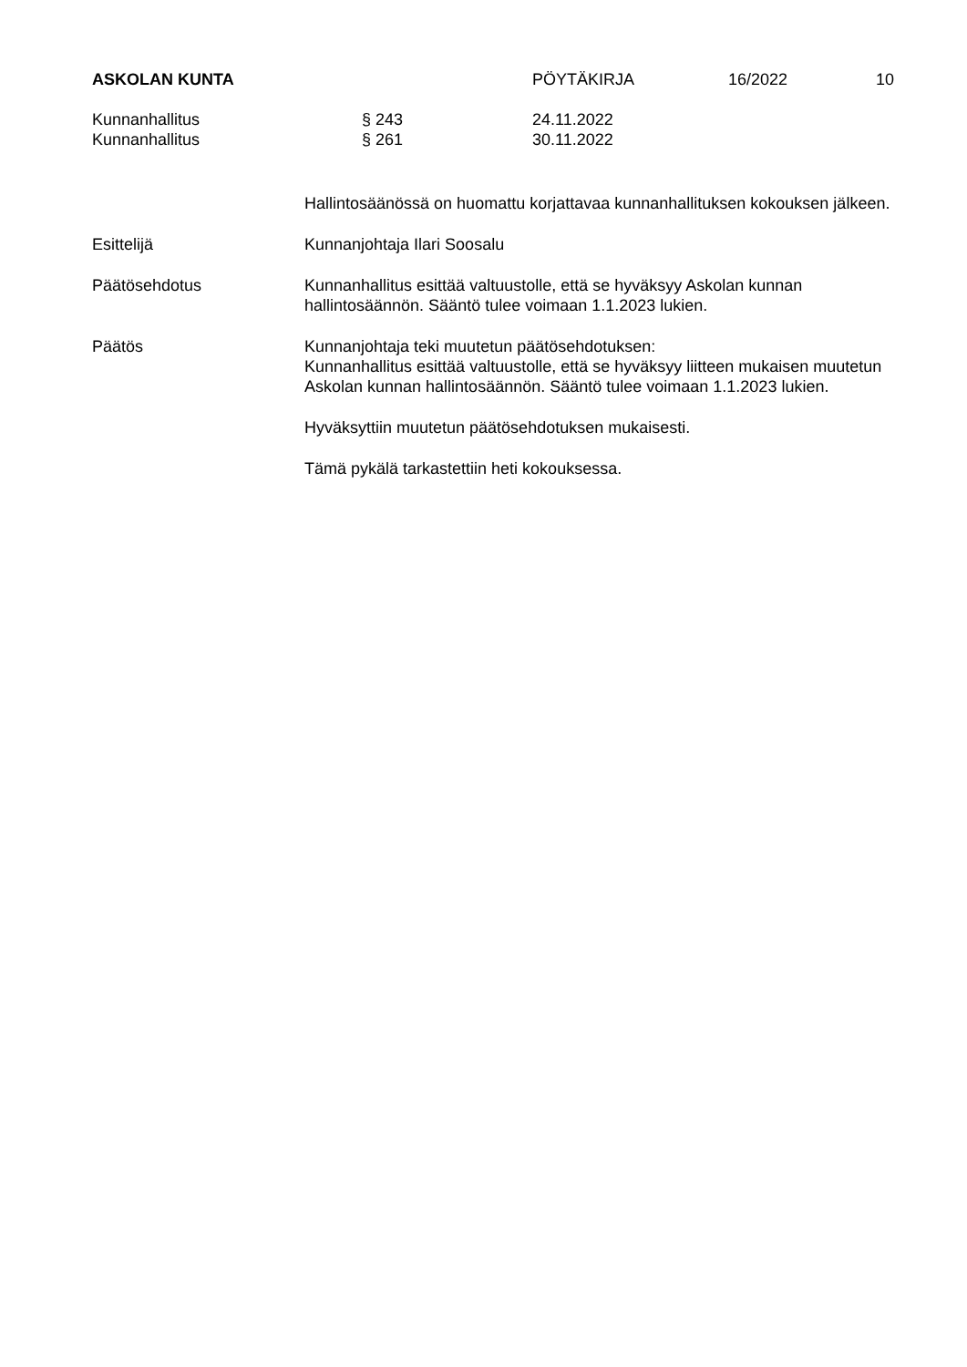ASKOLAN KUNTA PÖYTÄKIRJA 16/2022 10
Kunnanhallitus § 243 24.11.2022
Kunnanhallitus § 261 30.11.2022
Hallintosäänössä on huomattu korjattavaa kunnanhallituksen kokouksen jälkeen.
Esittelijä Kunnanjohtaja Ilari Soosalu
Päätösehdotus Kunnanhallitus esittää valtuustolle, että se hyväksyy Askolan kunnan hallintosäännön. Sääntö tulee voimaan 1.1.2023 lukien.
Päätös Kunnanjohtaja teki muutetun päätösehdotuksen:
Kunnanhallitus esittää valtuustolle, että se hyväksyy liitteen mukaisen muutetun Askolan kunnan hallintosäännön. Sääntö tulee voimaan 1.1.2023 lukien.
Hyväksyttiin muutetun päätösehdotuksen mukaisesti.
Tämä pykälä tarkastettiin heti kokouksessa.